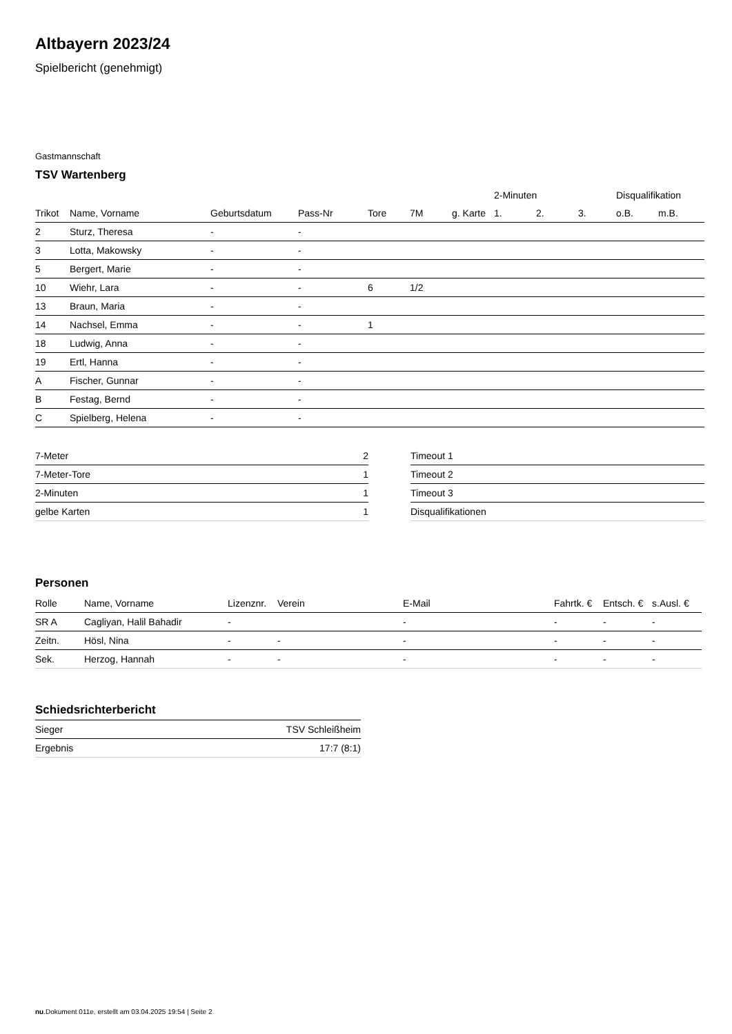Altbayern 2023/24
Spielbericht (genehmigt)
Gastmannschaft
TSV Wartenberg
| | | | | | | | 2-Minuten | | | Disqualifikation | |
| --- | --- | --- | --- | --- | --- | --- | --- | --- | --- | --- | --- |
| Trikot | Name, Vorname | Geburtsdatum | Pass-Nr | Tore | 7M | g. Karte | 1. | 2. | 3. | o.B. | m.B. |
| 2 | Sturz, Theresa | - | - | | | | | | | | |
| 3 | Lotta, Makowsky | - | - | | | | | | | | |
| 5 | Bergert, Marie | - | - | | | | | | | | |
| 10 | Wiehr, Lara | - | - | 6 | 1/2 | | | | | | |
| 13 | Braun, Maria | - | - | | | | | | | | |
| 14 | Nachsel, Emma | - | - | 1 | | | | | | | |
| 18 | Ludwig, Anna | - | - | | | | | | | | |
| 19 | Ertl, Hanna | - | - | | | | | | | | |
| A | Fischer, Gunnar | - | - | | | | | | | | |
| B | Festag, Bernd | - | - | | | | | | | | |
| C | Spielberg, Helena | - | - | | | | | | | | |
| 7-Meter | 2 |
| 7-Meter-Tore | 1 |
| 2-Minuten | 1 |
| gelbe Karten | 1 |
| Timeout 1 |
| Timeout 2 |
| Timeout 3 |
| Disqualifikationen |
Personen
| Rolle | Name, Vorname | Lizenznr. | Verein | E-Mail | Fahrtk. € | Entsch. € | s.Ausl. € |
| --- | --- | --- | --- | --- | --- | --- | --- |
| SR A | Cagliyan, Halil Bahadir | - | | - | - | - | - |
| Zeitn. | Hösl, Nina | - | - | - | - | - | - |
| Sek. | Herzog, Hannah | - | - | - | - | - | - |
Schiedsrichterbericht
| Sieger | TSV Schleißheim |
| Ergebnis | 17:7 (8:1) |
nu.Dokument 011e, erstellt am 03.04.2025 19:54 | Seite 2